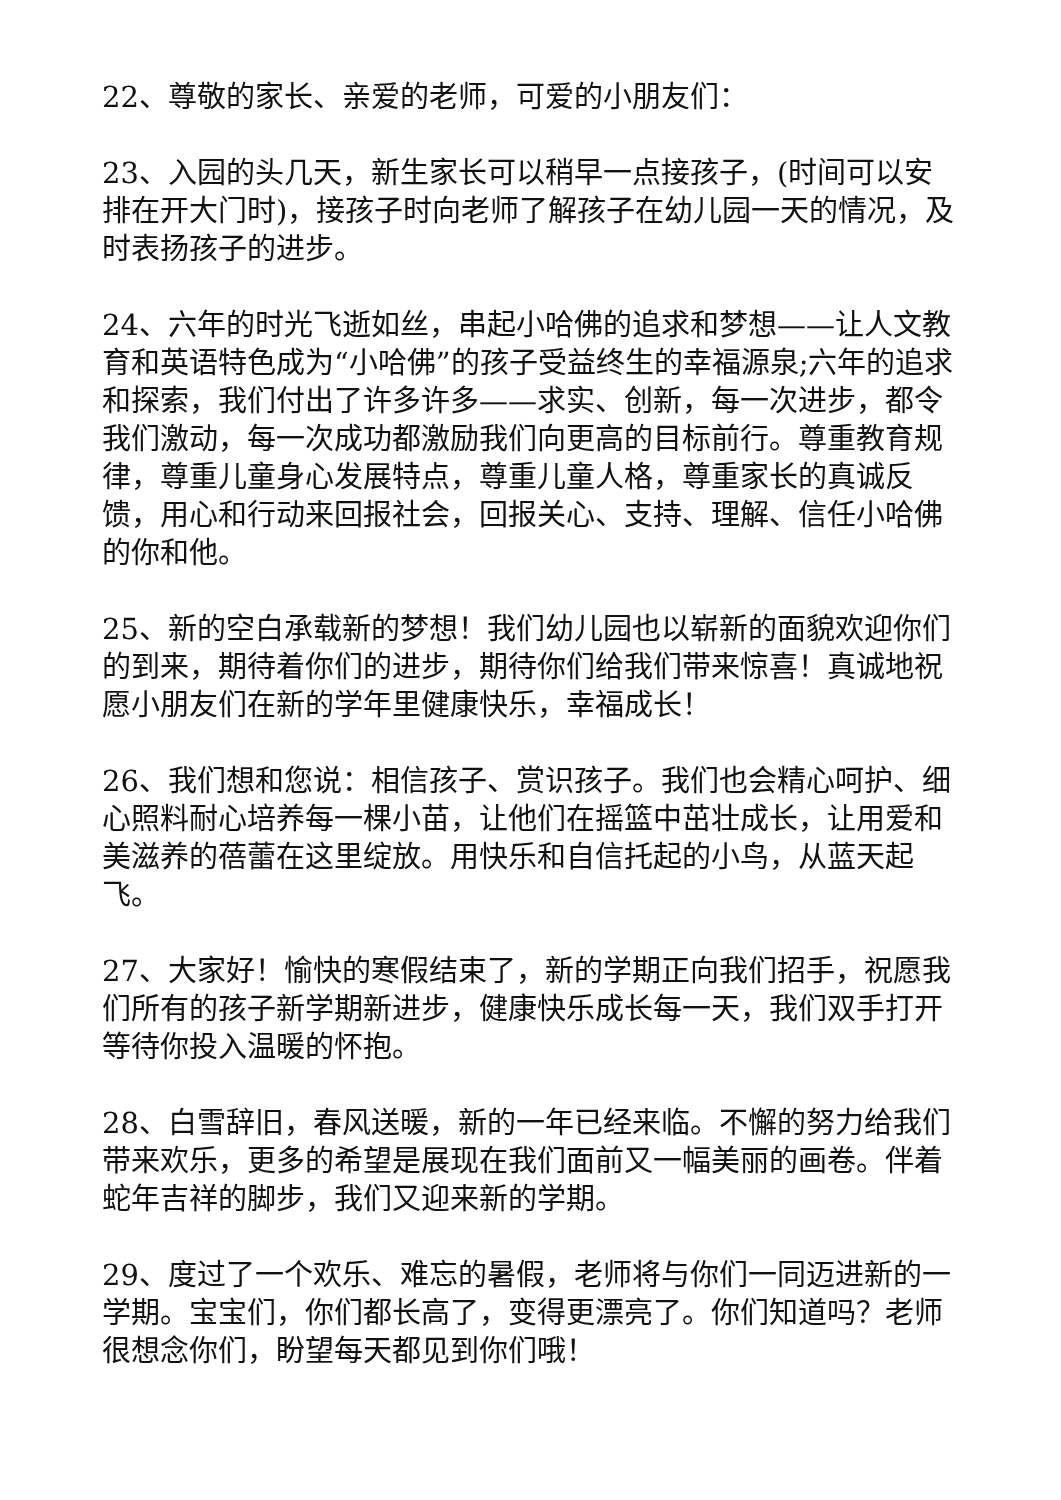22、尊敬的家长、亲爱的老师，可爱的小朋友们：
23、入园的头几天，新生家长可以稍早一点接孩子，(时间可以安排在开大门时)，接孩子时向老师了解孩子在幼儿园一天的情况，及时表扬孩子的进步。
24、六年的时光飞逝如丝，串起小哈佛的追求和梦想——让人文教育和英语特色成为“小哈佛”的孩子受益终生的幸福源泉;六年的追求和探索，我们付出了许多许多——求实、创新，每一次进步，都令我们激动，每一次成功都激励我们向更高的目标前行。尊重教育规律，尊重儿童身心发展特点，尊重儿童人格，尊重家长的真诚反馈，用心和行动来回报社会，回报关心、支持、理解、信任小哈佛的你和他。
25、新的空白承载新的梦想！我们幼儿园也以崭新的面貌欢迎你们的到来，期待着你们的进步，期待你们给我们带来惊喜！真诚地祝愿小朋友们在新的学年里健康快乐，幸福成长！
26、我们想和您说：相信孩子、赏识孩子。我们也会精心呵护、细心照料耐心培养每一棵小苗，让他们在摇篮中茁壮成长，让用爱和美滋养的蓓蕾在这里绽放。用快乐和自信托起的小鸟，从蓝天起飞。
27、大家好！愉快的寒假结束了，新的学期正向我们招手，祝愿我们所有的孩子新学期新进步，健康快乐成长每一天，我们双手打开等待你投入温暖的怀抱。
28、白雪辞旧，春风送暖，新的一年已经来临。不懈的努力给我们带来欢乐，更多的希望是展现在我们面前又一幅美丽的画卷。伴着蛇年吉祥的脚步，我们又迎来新的学期。
29、度过了一个欢乐、难忘的暑假，老师将与你们一同迈进新的一学期。宝宝们，你们都长高了，变得更漂亮了。你们知道吗？老师很想念你们，盼望每天都见到你们哦！